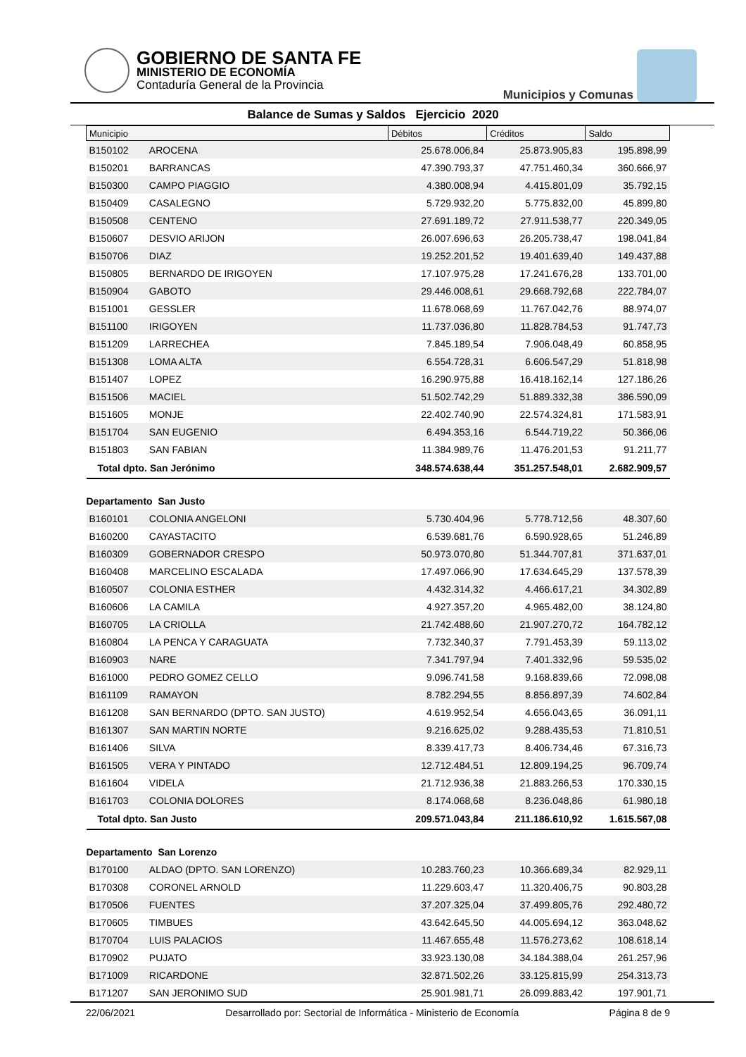GOBIERNO DE SANTA FE
MINISTERIO DE ECONOMÍA
Contaduría General de la Provincia
Municipios y Comunas
Balance de Sumas y Saldos Ejercicio 2020
| Municipio | | Débitos | Créditos | Saldo |
| B150102 | AROCENA | 25.678.006,84 | 25.873.905,83 | 195.898,99 |
| B150201 | BARRANCAS | 47.390.793,37 | 47.751.460,34 | 360.666,97 |
| B150300 | CAMPO PIAGGIO | 4.380.008,94 | 4.415.801,09 | 35.792,15 |
| B150409 | CASALEGNO | 5.729.932,20 | 5.775.832,00 | 45.899,80 |
| B150508 | CENTENO | 27.691.189,72 | 27.911.538,77 | 220.349,05 |
| B150607 | DESVIO ARIJON | 26.007.696,63 | 26.205.738,47 | 198.041,84 |
| B150706 | DIAZ | 19.252.201,52 | 19.401.639,40 | 149.437,88 |
| B150805 | BERNARDO DE IRIGOYEN | 17.107.975,28 | 17.241.676,28 | 133.701,00 |
| B150904 | GABOTO | 29.446.008,61 | 29.668.792,68 | 222.784,07 |
| B151001 | GESSLER | 11.678.068,69 | 11.767.042,76 | 88.974,07 |
| B151100 | IRIGOYEN | 11.737.036,80 | 11.828.784,53 | 91.747,73 |
| B151209 | LARRECHEA | 7.845.189,54 | 7.906.048,49 | 60.858,95 |
| B151308 | LOMA ALTA | 6.554.728,31 | 6.606.547,29 | 51.818,98 |
| B151407 | LOPEZ | 16.290.975,88 | 16.418.162,14 | 127.186,26 |
| B151506 | MACIEL | 51.502.742,29 | 51.889.332,38 | 386.590,09 |
| B151605 | MONJE | 22.402.740,90 | 22.574.324,81 | 171.583,91 |
| B151704 | SAN EUGENIO | 6.494.353,16 | 6.544.719,22 | 50.366,06 |
| B151803 | SAN FABIAN | 11.384.989,76 | 11.476.201,53 | 91.211,77 |
| Total dpto. San Jerónimo | | 348.574.638,44 | 351.257.548,01 | 2.682.909,57 |
| Departamento San Justo | | | | |
| B160101 | COLONIA ANGELONI | 5.730.404,96 | 5.778.712,56 | 48.307,60 |
| B160200 | CAYASTACITO | 6.539.681,76 | 6.590.928,65 | 51.246,89 |
| B160309 | GOBERNADOR CRESPO | 50.973.070,80 | 51.344.707,81 | 371.637,01 |
| B160408 | MARCELINO ESCALADA | 17.497.066,90 | 17.634.645,29 | 137.578,39 |
| B160507 | COLONIA ESTHER | 4.432.314,32 | 4.466.617,21 | 34.302,89 |
| B160606 | LA CAMILA | 4.927.357,20 | 4.965.482,00 | 38.124,80 |
| B160705 | LA CRIOLLA | 21.742.488,60 | 21.907.270,72 | 164.782,12 |
| B160804 | LA PENCA Y CARAGUATA | 7.732.340,37 | 7.791.453,39 | 59.113,02 |
| B160903 | NARE | 7.341.797,94 | 7.401.332,96 | 59.535,02 |
| B161000 | PEDRO GOMEZ CELLO | 9.096.741,58 | 9.168.839,66 | 72.098,08 |
| B161109 | RAMAYON | 8.782.294,55 | 8.856.897,39 | 74.602,84 |
| B161208 | SAN BERNARDO (DPTO. SAN JUSTO) | 4.619.952,54 | 4.656.043,65 | 36.091,11 |
| B161307 | SAN MARTIN NORTE | 9.216.625,02 | 9.288.435,53 | 71.810,51 |
| B161406 | SILVA | 8.339.417,73 | 8.406.734,46 | 67.316,73 |
| B161505 | VERA Y PINTADO | 12.712.484,51 | 12.809.194,25 | 96.709,74 |
| B161604 | VIDELA | 21.712.936,38 | 21.883.266,53 | 170.330,15 |
| B161703 | COLONIA DOLORES | 8.174.068,68 | 8.236.048,86 | 61.980,18 |
| Total dpto. San Justo | | 209.571.043,84 | 211.186.610,92 | 1.615.567,08 |
| Departamento San Lorenzo | | | | |
| B170100 | ALDAO (DPTO. SAN LORENZO) | 10.283.760,23 | 10.366.689,34 | 82.929,11 |
| B170308 | CORONEL ARNOLD | 11.229.603,47 | 11.320.406,75 | 90.803,28 |
| B170506 | FUENTES | 37.207.325,04 | 37.499.805,76 | 292.480,72 |
| B170605 | TIMBUES | 43.642.645,50 | 44.005.694,12 | 363.048,62 |
| B170704 | LUIS PALACIOS | 11.467.655,48 | 11.576.273,62 | 108.618,14 |
| B170902 | PUJATO | 33.923.130,08 | 34.184.388,04 | 261.257,96 |
| B171009 | RICARDONE | 32.871.502,26 | 33.125.815,99 | 254.313,73 |
| B171207 | SAN JERONIMO SUD | 25.901.981,71 | 26.099.883,42 | 197.901,71 |
22/06/2021 Desarrollado por: Sectorial de Informática - Ministerio de Economía Página 8 de 9